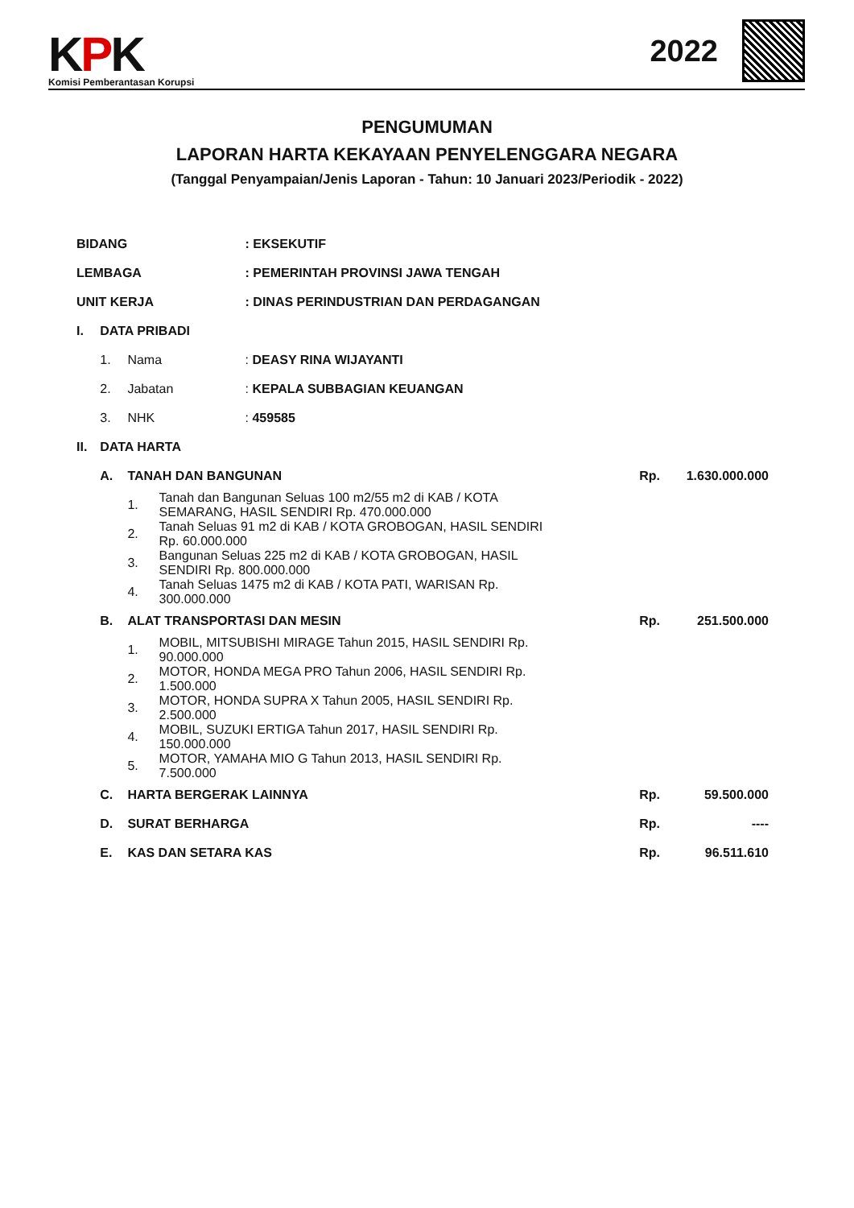KPK
Komisi Pemberantasan Korupsi
2022
PENGUMUMAN
LAPORAN HARTA KEKAYAAN PENYELENGGARA NEGARA
(Tanggal Penyampaian/Jenis Laporan - Tahun: 10 Januari 2023/Periodik - 2022)
| BIDANG | | | | : EKSEKUTIF | | |
| LEMBAGA | | | | : PEMERINTAH PROVINSI JAWA TENGAH | | |
| UNIT KERJA | | | | : DINAS PERINDUSTRIAN DAN PERDAGANGAN | | |
| I. | DATA PRIBADI | | | | | |
| | 1. | Nama | | : DEASY RINA WIJAYANTI | | |
| | 2. | Jabatan | | : KEPALA SUBBAGIAN KEUANGAN | | |
| | 3. | NHK | | : 459585 | | |
| II. | DATA HARTA | | | | | |
| | A. | TANAH DAN BANGUNAN | | | Rp. | 1.630.000.000 |
| | | 1. | Tanah dan Bangunan Seluas 100 m2/55 m2 di KAB / KOTA SEMARANG, HASIL SENDIRI Rp. 470.000.000 | | | |
| | | 2. | Tanah Seluas 91 m2 di KAB / KOTA GROBOGAN, HASIL SENDIRI Rp. 60.000.000 | | | |
| | | 3. | Bangunan Seluas 225 m2 di KAB / KOTA GROBOGAN, HASIL SENDIRI Rp. 800.000.000 | | | |
| | | 4. | Tanah Seluas 1475 m2 di KAB / KOTA PATI, WARISAN Rp. 300.000.000 | | | |
| | B. | ALAT TRANSPORTASI DAN MESIN | | | Rp. | 251.500.000 |
| | | 1. | MOBIL, MITSUBISHI MIRAGE Tahun 2015, HASIL SENDIRI Rp. 90.000.000 | | | |
| | | 2. | MOTOR, HONDA MEGA PRO Tahun 2006, HASIL SENDIRI Rp. 1.500.000 | | | |
| | | 3. | MOTOR, HONDA SUPRA X Tahun 2005, HASIL SENDIRI Rp. 2.500.000 | | | |
| | | 4. | MOBIL, SUZUKI ERTIGA Tahun 2017, HASIL SENDIRI Rp. 150.000.000 | | | |
| | | 5. | MOTOR, YAMAHA MIO G Tahun 2013, HASIL SENDIRI Rp. 7.500.000 | | | |
| | C. | HARTA BERGERAK LAINNYA | | | Rp. | 59.500.000 |
| | D. | SURAT BERHARGA | | | Rp. | ---- |
| | E. | KAS DAN SETARA KAS | | | Rp. | 96.511.610 |